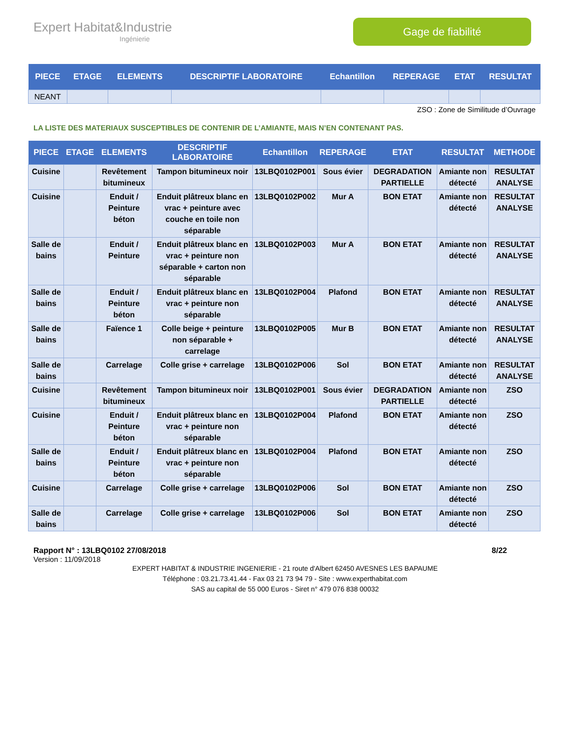Expert Habitat&Industrie
Ingénierie
Gage de fiabilité
| PIECE | ETAGE | ELEMENTS | DESCRIPTIF LABORATOIRE | Echantillon | REPERAGE | ETAT | RESULTAT |
| --- | --- | --- | --- | --- | --- | --- | --- |
| NEANT | | | | | | | |
ZSO : Zone de Similitude d’Ouvrage
LA LISTE DES MATERIAUX SUSCEPTIBLES DE CONTENIR DE L’AMIANTE, MAIS N’EN CONTENANT PAS.
| PIECE | ETAGE | ELEMENTS | DESCRIPTIF LABORATOIRE | Echantillon | REPERAGE | ETAT | RESULTAT | METHODE |
| --- | --- | --- | --- | --- | --- | --- | --- | --- |
| Cuisine | | Revêtement bitumineux | Tampon bitumineux noir | 13LBQ0102P001 | Sous évier | DEGRADATION PARTIELLE | Amiante non détecté | RESULTAT ANALYSE |
| Cuisine | | Enduit / Peinture béton | Enduit plâtreux blanc en vrac + peinture avec couche en toile non séparable | 13LBQ0102P002 | Mur A | BON ETAT | Amiante non détecté | RESULTAT ANALYSE |
| Salle de bains | | Enduit / Peinture | Enduit plâtreux blanc en vrac + peinture non séparable + carton non séparable | 13LBQ0102P003 | Mur A | BON ETAT | Amiante non détecté | RESULTAT ANALYSE |
| Salle de bains | | Enduit / Peinture béton | Enduit plâtreux blanc en vrac + peinture non séparable | 13LBQ0102P004 | Plafond | BON ETAT | Amiante non détecté | RESULTAT ANALYSE |
| Salle de bains | | Faïence 1 | Colle beige + peinture non séparable + carrelage | 13LBQ0102P005 | Mur B | BON ETAT | Amiante non détecté | RESULTAT ANALYSE |
| Salle de bains | | Carrelage | Colle grise + carrelage | 13LBQ0102P006 | Sol | BON ETAT | Amiante non détecté | RESULTAT ANALYSE |
| Cuisine | | Revêtement bitumineux | Tampon bitumineux noir | 13LBQ0102P001 | Sous évier | DEGRADATION PARTIELLE | Amiante non détecté | ZSO |
| Cuisine | | Enduit / Peinture béton | Enduit plâtreux blanc en vrac + peinture non séparable | 13LBQ0102P004 | Plafond | BON ETAT | Amiante non détecté | ZSO |
| Salle de bains | | Enduit / Peinture béton | Enduit plâtreux blanc en vrac + peinture non séparable | 13LBQ0102P004 | Plafond | BON ETAT | Amiante non détecté | ZSO |
| Cuisine | | Carrelage | Colle grise + carrelage | 13LBQ0102P006 | Sol | BON ETAT | Amiante non détecté | ZSO |
| Salle de bains | | Carrelage | Colle grise + carrelage | 13LBQ0102P006 | Sol | BON ETAT | Amiante non détecté | ZSO |
Rapport N° : 13LBQ0102 27/08/2018 8/22
Version : 11/09/2018
EXPERT HABITAT & INDUSTRIE INGENIERIE - 21 route d'Albert 62450 AVESNES LES BAPAUME
Téléphone : 03.21.73.41.44 - Fax 03 21 73 94 79 - Site : www.experthabitat.com
SAS au capital de 55 000 Euros - Siret n° 479 076 838 00032